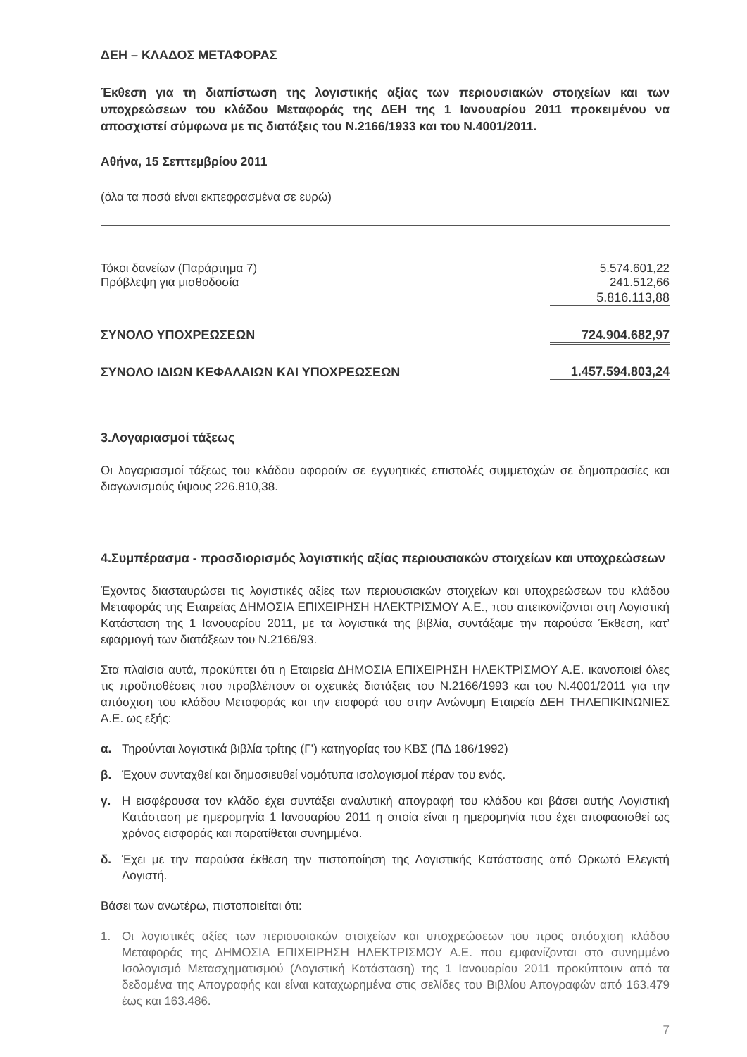ΔΕΗ – ΚΛΑΔΟΣ ΜΕΤΑΦΟΡΑΣ
Έκθεση για τη διαπίστωση της λογιστικής αξίας των περιουσιακών στοιχείων και των υποχρεώσεων του κλάδου Μεταφοράς της ΔΕΗ της 1 Ιανουαρίου 2011 προκειμένου να αποσχιστεί σύμφωνα με τις διατάξεις του Ν.2166/1933 και του Ν.4001/2011.
Αθήνα, 15 Σεπτεμβρίου 2011
(όλα τα ποσά είναι εκπεφρασμένα σε ευρώ)
| Τόκοι δανείων (Παράρτημα 7) | 5.574.601,22 |
| Πρόβλεψη για μισθοδοσία | 241.512,66 |
| | 5.816.113,88 |
| ΣΥΝΟΛΟ ΥΠΟΧΡΕΩΣΕΩΝ | 724.904.682,97 |
| ΣΥΝΟΛΟ ΙΔΙΩΝ ΚΕΦΑΛΑΙΩΝ ΚΑΙ ΥΠΟΧΡΕΩΣΕΩΝ | 1.457.594.803,24 |
3.Λογαριασμοί τάξεως
Οι λογαριασμοί τάξεως του κλάδου αφορούν σε εγγυητικές επιστολές συμμετοχών σε δημοπρασίες και διαγωνισμούς ύψους 226.810,38.
4.Συμπέρασμα - προσδιορισμός λογιστικής αξίας περιουσιακών στοιχείων και υποχρεώσεων
Έχοντας διασταυρώσει τις λογιστικές αξίες των περιουσιακών στοιχείων και υποχρεώσεων του κλάδου Μεταφοράς της Εταιρείας ΔΗΜΟΣΙΑ ΕΠΙΧΕΙΡΗΣΗ ΗΛΕΚΤΡΙΣΜΟΥ Α.Ε., που απεικονίζονται στη Λογιστική Κατάσταση της 1 Ιανουαρίου 2011, με τα λογιστικά της βιβλία, συντάξαμε την παρούσα Έκθεση, κατ’ εφαρμογή των διατάξεων του Ν.2166/93.
Στα πλαίσια αυτά, προκύπτει ότι η Εταιρεία ΔΗΜΟΣΙΑ ΕΠΙΧΕΙΡΗΣΗ ΗΛΕΚΤΡΙΣΜΟΥ Α.Ε. ικανοποιεί όλες τις προϋποθέσεις που προβλέπουν οι σχετικές διατάξεις του Ν.2166/1993 και του Ν.4001/2011 για την απόσχιση του κλάδου Μεταφοράς και την εισφορά του στην Ανώνυμη Εταιρεία ΔΕΗ ΤΗΛΕΠΙΚΙΝΩΝΙΕΣ Α.Ε. ως εξής:
α. Τηρούνται λογιστικά βιβλία τρίτης (Γ’) κατηγορίας του ΚΒΣ (ΠΔ 186/1992)
β. Έχουν συνταχθεί και δημοσιευθεί νομότυπα ισολογισμοί πέραν του ενός.
γ. Η εισφέρουσα τον κλάδο έχει συντάξει αναλυτική απογραφή του κλάδου και βάσει αυτής Λογιστική Κατάσταση με ημερομηνία 1 Ιανουαρίου 2011 η οποία είναι η ημερομηνία που έχει αποφασισθεί ως χρόνος εισφοράς και παρατίθεται συνημμένα.
δ. Έχει με την παρούσα έκθεση την πιστοποίηση της Λογιστικής Κατάστασης από Ορκωτό Ελεγκτή Λογιστή.
Βάσει των ανωτέρω, πιστοποιείται ότι:
1. Οι λογιστικές αξίες των περιουσιακών στοιχείων και υποχρεώσεων του προς απόσχιση κλάδου Μεταφοράς της ΔΗΜΟΣΙΑ ΕΠΙΧΕΙΡΗΣΗ ΗΛΕΚΤΡΙΣΜΟΥ Α.Ε. που εμφανίζονται στο συνημμένο Ισολογισμό Μετασχηματισμού (Λογιστική Κατάσταση) της 1 Ιανουαρίου 2011 προκύπτουν από τα δεδομένα της Απογραφής και είναι καταχωρημένα στις σελίδες του Βιβλίου Απογραφών από 163.479 έως και 163.486.
7